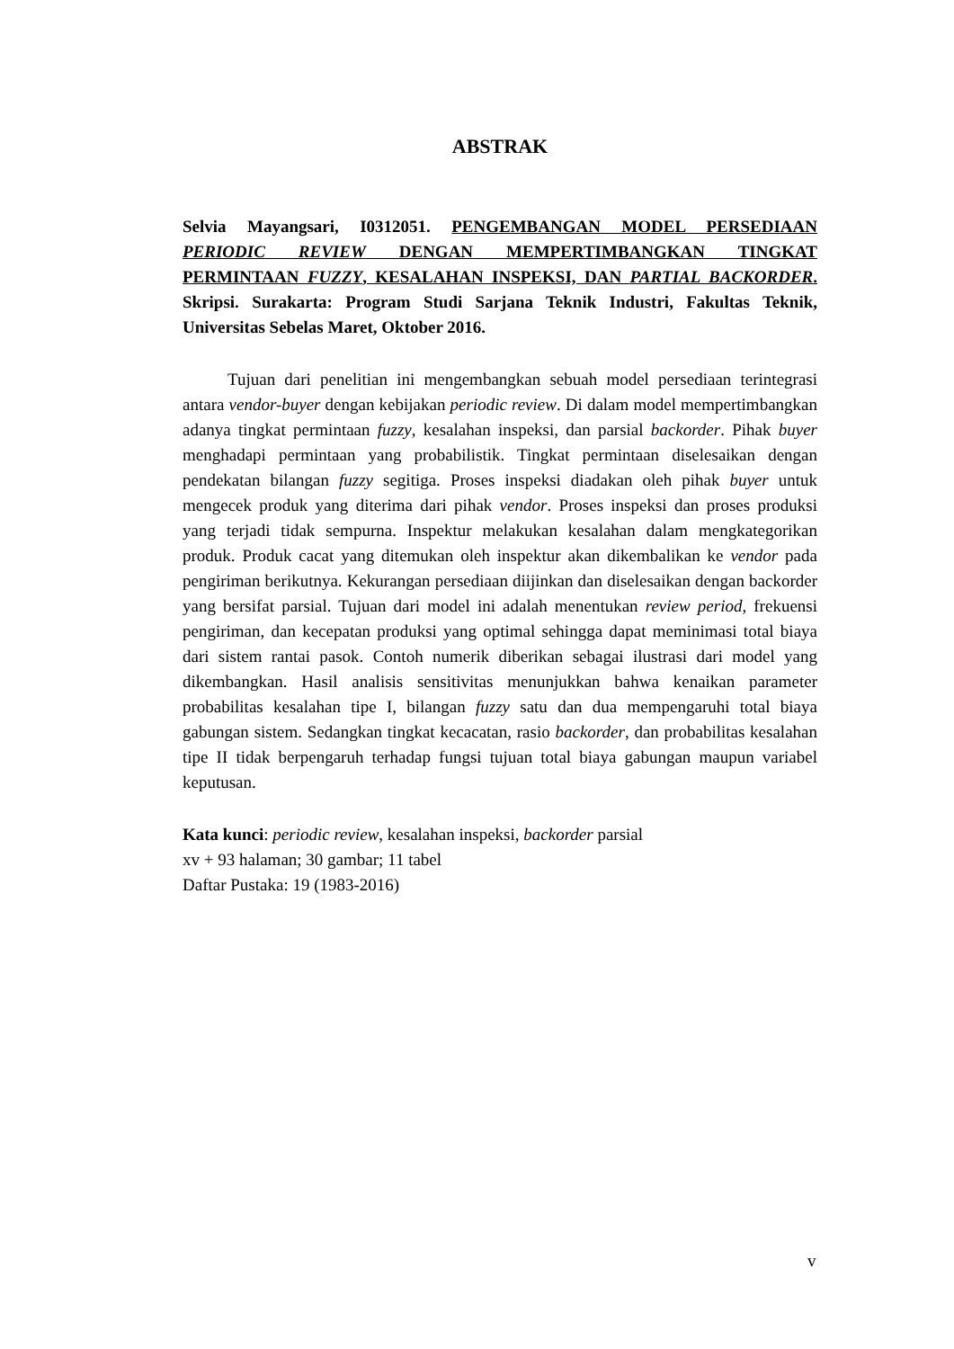ABSTRAK
Selvia Mayangsari, I0312051. PENGEMBANGAN MODEL PERSEDIAAN PERIODIC REVIEW DENGAN MEMPERTIMBANGKAN TINGKAT PERMINTAAN FUZZY, KESALAHAN INSPEKSI, DAN PARTIAL BACKORDER. Skripsi. Surakarta: Program Studi Sarjana Teknik Industri, Fakultas Teknik, Universitas Sebelas Maret, Oktober 2016.
Tujuan dari penelitian ini mengembangkan sebuah model persediaan terintegrasi antara vendor-buyer dengan kebijakan periodic review. Di dalam model mempertimbangkan adanya tingkat permintaan fuzzy, kesalahan inspeksi, dan parsial backorder. Pihak buyer menghadapi permintaan yang probabilistik. Tingkat permintaan diselesaikan dengan pendekatan bilangan fuzzy segitiga. Proses inspeksi diadakan oleh pihak buyer untuk mengecek produk yang diterima dari pihak vendor. Proses inspeksi dan proses produksi yang terjadi tidak sempurna. Inspektur melakukan kesalahan dalam mengkategorikan produk. Produk cacat yang ditemukan oleh inspektur akan dikembalikan ke vendor pada pengiriman berikutnya. Kekurangan persediaan diijinkan dan diselesaikan dengan backorder yang bersifat parsial. Tujuan dari model ini adalah menentukan review period, frekuensi pengiriman, dan kecepatan produksi yang optimal sehingga dapat meminimasi total biaya dari sistem rantai pasok. Contoh numerik diberikan sebagai ilustrasi dari model yang dikembangkan. Hasil analisis sensitivitas menunjukkan bahwa kenaikan parameter probabilitas kesalahan tipe I, bilangan fuzzy satu dan dua mempengaruhi total biaya gabungan sistem. Sedangkan tingkat kecacatan, rasio backorder, dan probabilitas kesalahan tipe II tidak berpengaruh terhadap fungsi tujuan total biaya gabungan maupun variabel keputusan.
Kata kunci: periodic review, kesalahan inspeksi, backorder parsial
xv + 93 halaman; 30 gambar; 11 tabel
Daftar Pustaka: 19 (1983-2016)
v